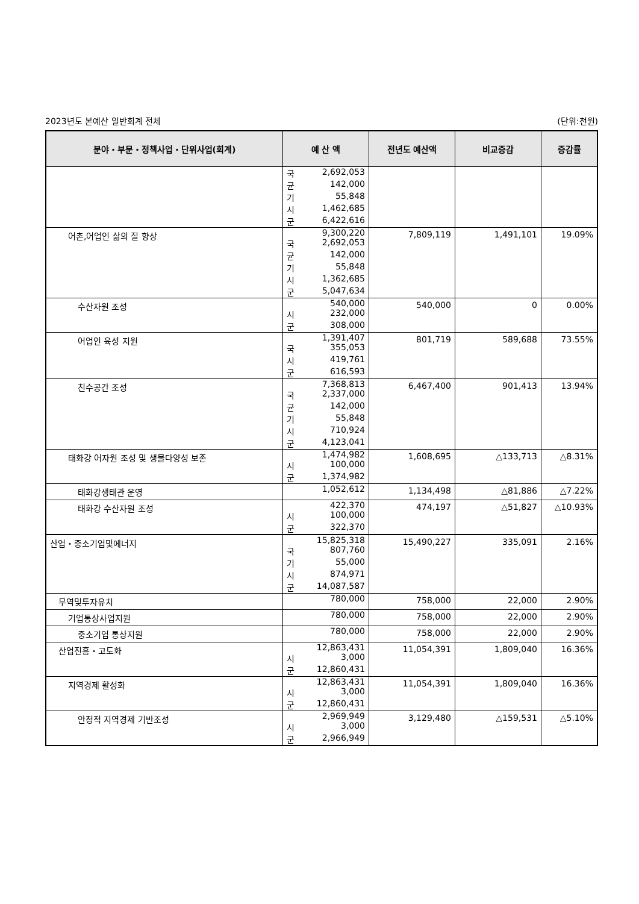2023년도 본예산 일반회계 전체 (단위:천원)
| 분야・부문・정책사업・단위사업(회계) | 예 산 액 | 전년도 예산액 | 비교증감 | 증감률 |
| --- | --- | --- | --- | --- |
| | 국 2,692,053 균 142,000 기 55,848 시 1,462,685 군 6,422,616 | | | |
| 어촌,어업인 삶의 질 향상 | 9,300,220 국 2,692,053 균 142,000 기 55,848 시 1,362,685 군 5,047,634 | 7,809,119 | 1,491,101 | 19.09% |
| 수산자원 조성 | 540,000 시 232,000 군 308,000 | 540,000 | 0 | 0.00% |
| 어업인 육성 지원 | 1,391,407 국 355,053 시 419,761 군 616,593 | 801,719 | 589,688 | 73.55% |
| 친수공간 조성 | 7,368,813 국 2,337,000 균 142,000 기 55,848 시 710,924 군 4,123,041 | 6,467,400 | 901,413 | 13.94% |
| 태화강 어자원 조성 및 생물다양성 보존 | 1,474,982 시 100,000 군 1,374,982 | 1,608,695 | △133,713 | △8.31% |
| 태화강생태관 운영 | 1,052,612 | 1,134,498 | △81,886 | △7.22% |
| 태화강 수산자원 조성 | 422,370 시 100,000 군 322,370 | 474,197 | △51,827 | △10.93% |
| 산업・중소기업및에너지 | 15,825,318 국 807,760 기 55,000 시 874,971 군 14,087,587 | 15,490,227 | 335,091 | 2.16% |
| 무역및투자유치 | 780,000 | 758,000 | 22,000 | 2.90% |
| 기업통상사업지원 | 780,000 | 758,000 | 22,000 | 2.90% |
| 중소기업 통상지원 | 780,000 | 758,000 | 22,000 | 2.90% |
| 산업진흥・고도화 | 12,863,431 시 3,000 군 12,860,431 | 11,054,391 | 1,809,040 | 16.36% |
| 지역경제 활성화 | 12,863,431 시 3,000 군 12,860,431 | 11,054,391 | 1,809,040 | 16.36% |
| 안정적 지역경제 기반조성 | 2,969,949 시 3,000 군 2,966,949 | 3,129,480 | △159,531 | △5.10% |